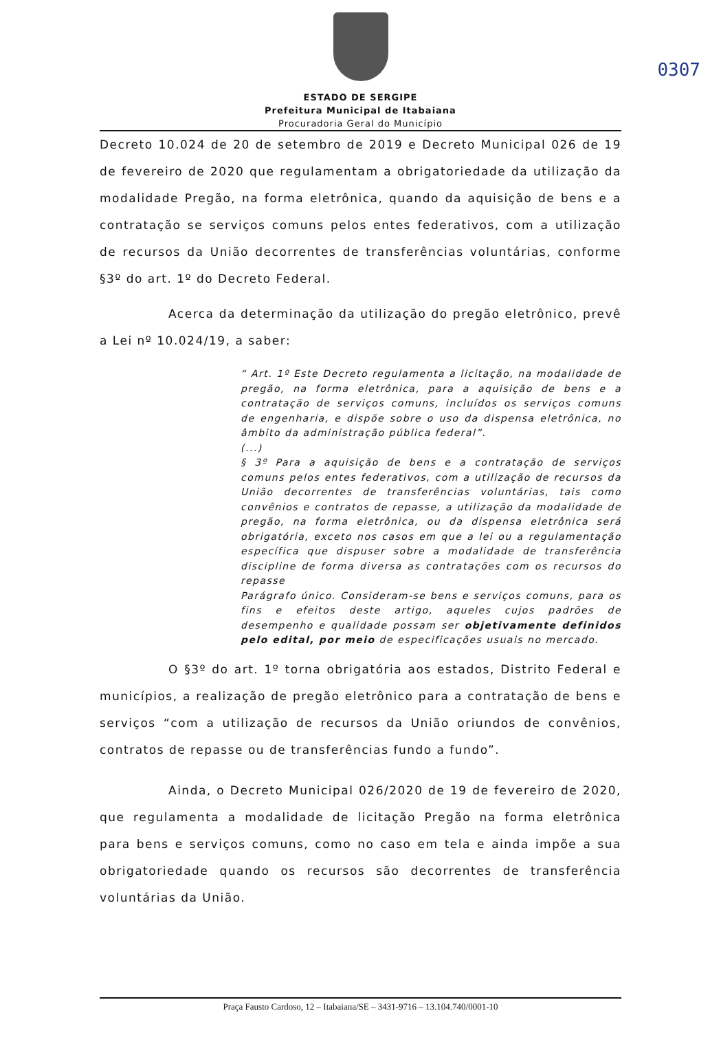0307
ESTADO DE SERGIPE
Prefeitura Municipal de Itabaiana
Procuradoria Geral do Município
Decreto 10.024 de 20 de setembro de 2019 e Decreto Municipal 026 de 19 de fevereiro de 2020 que regulamentam a obrigatoriedade da utilização da modalidade Pregão, na forma eletrônica, quando da aquisição de bens e a contratação se serviços comuns pelos entes federativos, com a utilização de recursos da União decorrentes de transferências voluntárias, conforme §3º do art. 1º do Decreto Federal.
Acerca da determinação da utilização do pregão eletrônico, prevê a Lei nº 10.024/19, a saber:
“ Art. 1º Este Decreto regulamenta a licitação, na modalidade de pregão, na forma eletrônica, para a aquisição de bens e a contratação de serviços comuns, incluídos os serviços comuns de engenharia, e dispõe sobre o uso da dispensa eletrônica, no âmbito da administração pública federal”.
(...)
§ 3º Para a aquisição de bens e a contratação de serviços comuns pelos entes federativos, com a utilização de recursos da União decorrentes de transferências voluntárias, tais como convênios e contratos de repasse, a utilização da modalidade de pregão, na forma eletrônica, ou da dispensa eletrônica será obrigatória, exceto nos casos em que a lei ou a regulamentação específica que dispuser sobre a modalidade de transferência discipline de forma diversa as contratações com os recursos do repasse
Parágrafo único. Consideram-se bens e serviços comuns, para os fins e efeitos deste artigo, aqueles cujos padrões de desempenho e qualidade possam ser objetivamente definidos pelo edital, por meio de especificações usuais no mercado.
O §3º do art. 1º torna obrigatória aos estados, Distrito Federal e municípios, a realização de pregão eletrônico para a contratação de bens e serviços “com a utilização de recursos da União oriundos de convênios, contratos de repasse ou de transferências fundo a fundo”.
Ainda, o Decreto Municipal 026/2020 de 19 de fevereiro de 2020, que regulamenta a modalidade de licitação Pregão na forma eletrônica para bens e serviços comuns, como no caso em tela e ainda impõe a sua obrigatoriedade quando os recursos são decorrentes de transferência voluntárias da União.
Praça Fausto Cardoso, 12 – Itabaiana/SE – 3431-9716 – 13.104.740/0001-10